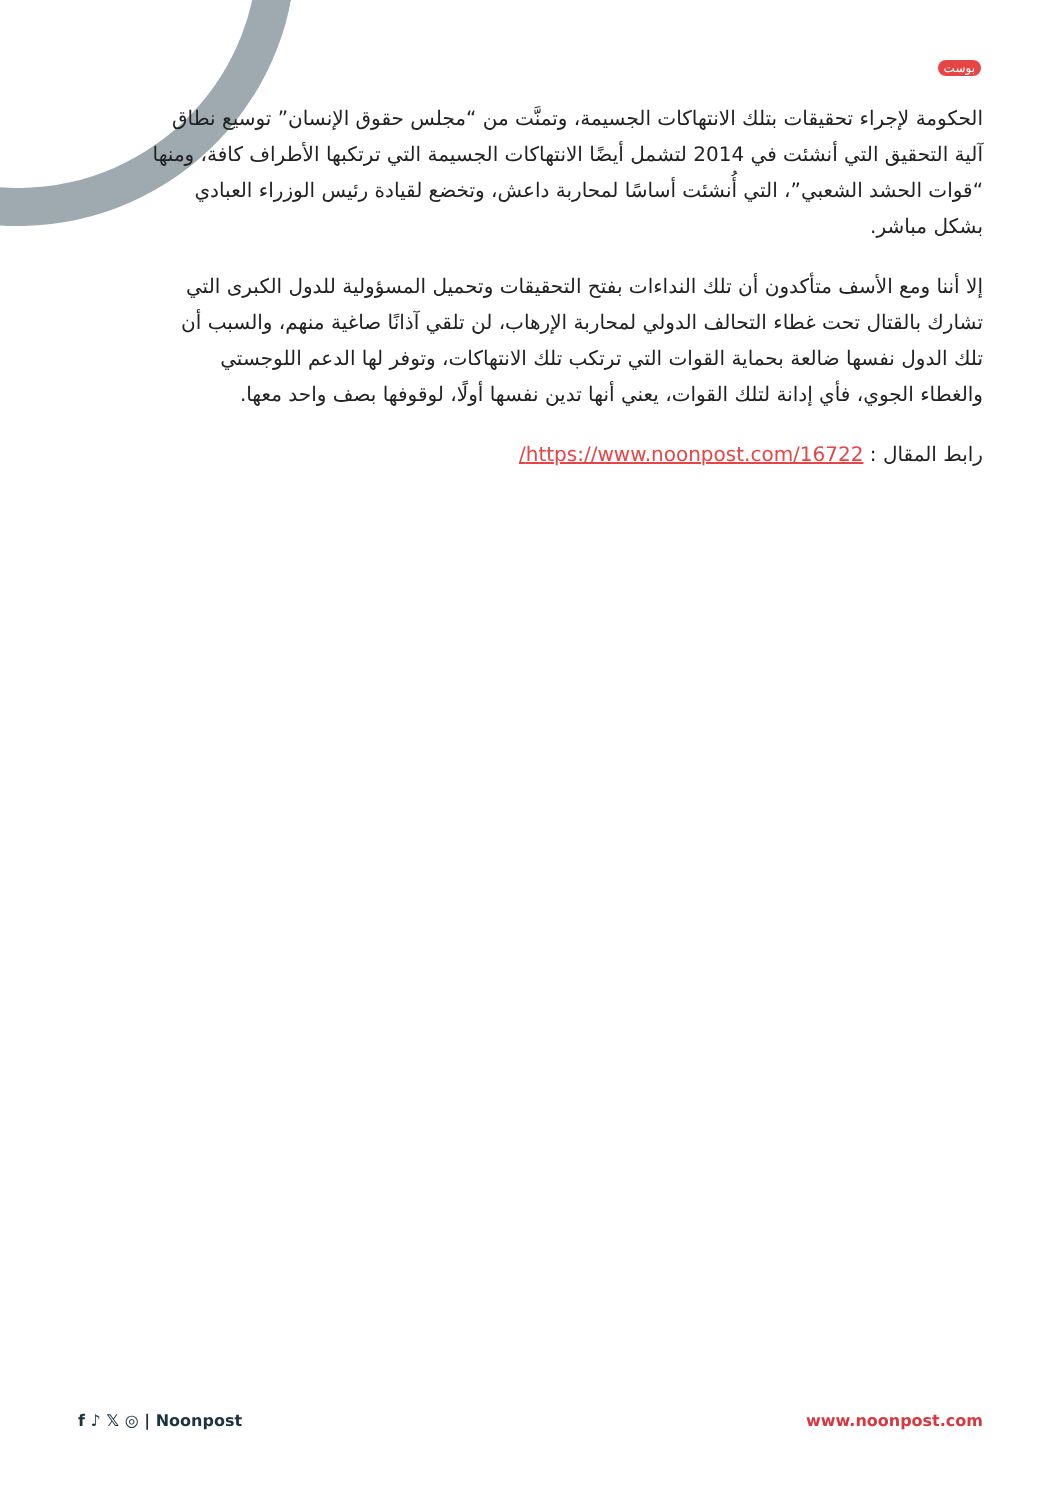بوست
الحكومة لإجراء تحقيقات بتلك الانتهاكات الجسيمة، وتمنَّت من “مجلس حقوق الإنسان” توسيع نطاق آلية التحقيق التي أنشئت في 2014 لتشمل أيضًا الانتهاكات الجسيمة التي ترتكبها الأطراف كافة، ومنها “قوات الحشد الشعبي”، التي أُنشئت أساسًا لمحاربة داعش، وتخضع لقيادة رئيس الوزراء العبادي بشكل مباشر.
إلا أننا ومع الأسف متأكدون أن تلك النداءات بفتح التحقيقات وتحميل المسؤولية للدول الكبرى التي تشارك بالقتال تحت غطاء التحالف الدولي لمحاربة الإرهاب، لن تلقي آذانًا صاغية منهم، والسبب أن تلك الدول نفسها ضالعة بحماية القوات التي ترتكب تلك الانتهاكات، وتوفر لها الدعم اللوجستي والغطاء الجوي، فأي إدانة لتلك القوات، يعني أنها تدين نفسها أولًا، لوقوفها بصف واحد معها.
رابط المقال : https://www.noonpost.com/16722/
f ♪ 𝕏 ◎ | Noonpost www.noonpost.com